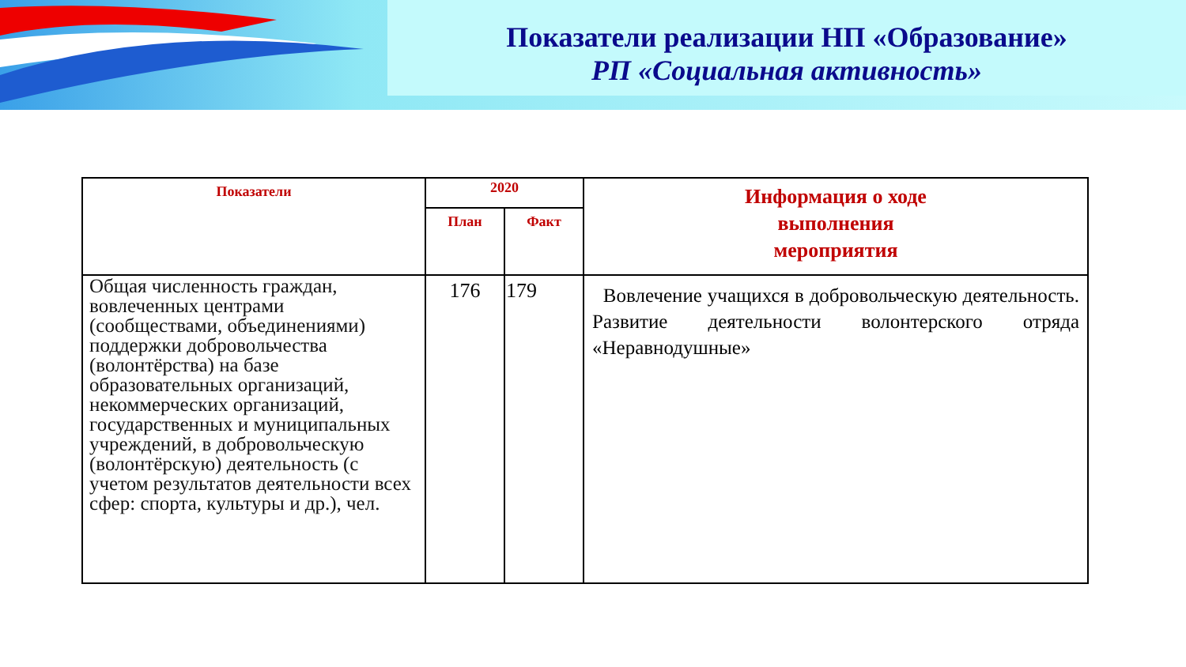Показатели реализации НП «Образование»
РП «Социальная активность»
| Показатели | 2020 | | Информация о ходе выполнения мероприятия |
| --- | --- | --- | --- |
| | План | Факт | |
| Общая численность граждан, вовлеченных центрами (сообществами, объединениями) поддержки добровольчества (волонтёрства) на базе образовательных организаций, некоммерческих организаций, государственных и муниципальных учреждений, в добровольческую (волонтёрскую) деятельность (с учетом результатов деятельности всех сфер: спорта, культуры и др.), чел. | 176 | 179 | Вовлечение учащихся в добровольческую деятельность. Развитие деятельности волонтерского отряда «Неравнодушные» |